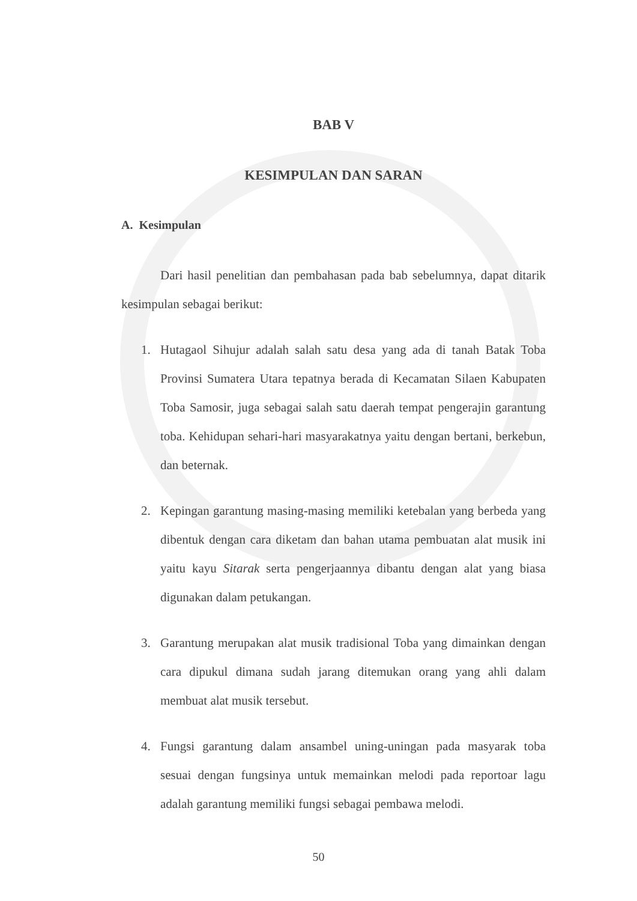BAB V
KESIMPULAN DAN SARAN
A. Kesimpulan
Dari hasil penelitian dan pembahasan pada bab sebelumnya, dapat ditarik kesimpulan sebagai berikut:
1. Hutagaol Sihujur adalah salah satu desa yang ada di tanah Batak Toba Provinsi Sumatera Utara tepatnya berada di Kecamatan Silaen Kabupaten Toba Samosir, juga sebagai salah satu daerah tempat pengerajin garantung toba. Kehidupan sehari-hari masyarakatnya yaitu dengan bertani, berkebun, dan beternak.
2. Kepingan garantung masing-masing memiliki ketebalan yang berbeda yang dibentuk dengan cara diketam dan bahan utama pembuatan alat musik ini yaitu kayu Sitarak serta pengerjaannya dibantu dengan alat yang biasa digunakan dalam petukangan.
3. Garantung merupakan alat musik tradisional Toba yang dimainkan dengan cara dipukul dimana sudah jarang ditemukan orang yang ahli dalam membuat alat musik tersebut.
4. Fungsi garantung dalam ansambel uning-uningan pada masyarak toba sesuai dengan fungsinya untuk memainkan melodi pada reportoar lagu adalah garantung memiliki fungsi sebagai pembawa melodi.
50